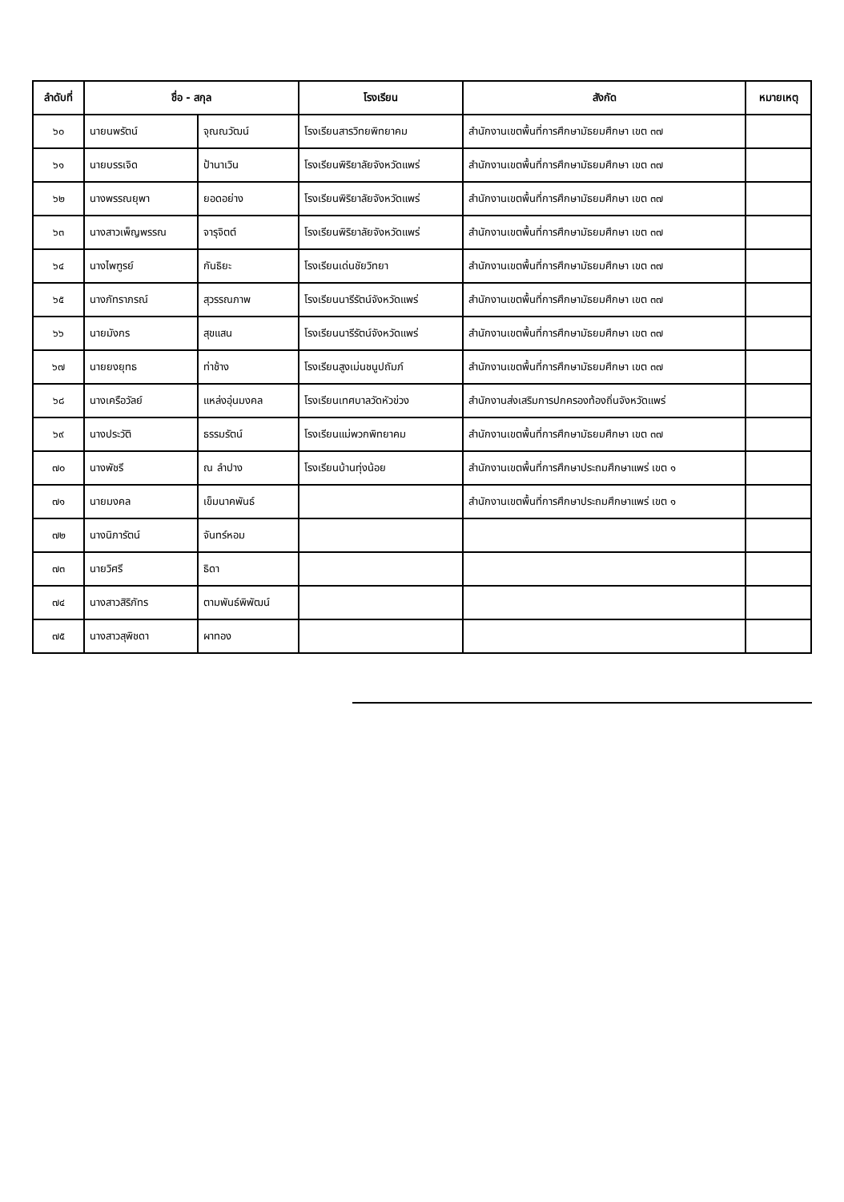| ลำดับที่ | ชื่อ - สกุล | | โรงเรียน | สังกัด | หมายเหตุ |
| --- | --- | --- | --- | --- | --- |
| ๖๐ | นายนพรัตน์ | จุณณวัฒน์ | โรงเรียนสารวิทยพิทยาคม | สำนักงานเขตพื้นที่การศึกษามัธยมศึกษา เขต ๓๗ | |
| ๖๑ | นายบรรเจิด | ป้านาเวิน | โรงเรียนพิริยาลัยจังหวัดแพร่ | สำนักงานเขตพื้นที่การศึกษามัธยมศึกษา เขต ๓๗ | |
| ๖๒ | นางพรรณยุพา | ยอดอย่าง | โรงเรียนพิริยาลัยจังหวัดแพร่ | สำนักงานเขตพื้นที่การศึกษามัธยมศึกษา เขต ๓๗ | |
| ๖๓ | นางสาวเพ็ญพรรณ | จารุจิตต์ | โรงเรียนพิริยาลัยจังหวัดแพร่ | สำนักงานเขตพื้นที่การศึกษามัธยมศึกษา เขต ๓๗ | |
| ๖๔ | นางไพฑูรย์ | กันธิยะ | โรงเรียนเด่นชัยวิทยา | สำนักงานเขตพื้นที่การศึกษามัธยมศึกษา เขต ๓๗ | |
| ๖๕ | นางภัทราภรณ์ | สุวรรณภาพ | โรงเรียนนารีรัตน์จังหวัดแพร่ | สำนักงานเขตพื้นที่การศึกษามัธยมศึกษา เขต ๓๗ | |
| ๖๖ | นายมังกร | สุขแสน | โรงเรียนนารีรัตน์จังหวัดแพร่ | สำนักงานเขตพื้นที่การศึกษามัธยมศึกษา เขต ๓๗ | |
| ๖๗ | นายยงยุทธ | ท่าช้าง | โรงเรียนสูงเม่นชนูปถัมภ์ | สำนักงานเขตพื้นที่การศึกษามัธยมศึกษา เขต ๓๗ | |
| ๖๘ | นางเครือวัลย์ | แหล่งอุ่นมงคล | โรงเรียนเทศบาลวัดหัวข่วง | สำนักงานส่งเสริมการปกครองท้องถิ่นจังหวัดแพร่ | |
| ๖๙ | นางประวัติ | ธรรมรัตน์ | โรงเรียนแม่พวกพิทยาคม | สำนักงานเขตพื้นที่การศึกษามัธยมศึกษา เขต ๓๗ | |
| ๗๐ | นางพัชรี | ณ ลำปาง | โรงเรียนบ้านทุ่งน้อย | สำนักงานเขตพื้นที่การศึกษาประถมศึกษาแพร่ เขต ๑ | |
| ๗๑ | นายมงคล | เข็มนาคพันธ์ | | สำนักงานเขตพื้นที่การศึกษาประถมศึกษาแพร่ เขต ๑ | |
| ๗๒ | นางนิภารัตน์ | จันทร์หอม | | | |
| ๗๓ | นายวิศรี | ธิดา | | | |
| ๗๔ | นางสาวสิริภัทร | ตามพันธ์พิพัฒน์ | | | |
| ๗๕ | นางสาวสุพิชดา | ผาทอง | | | |